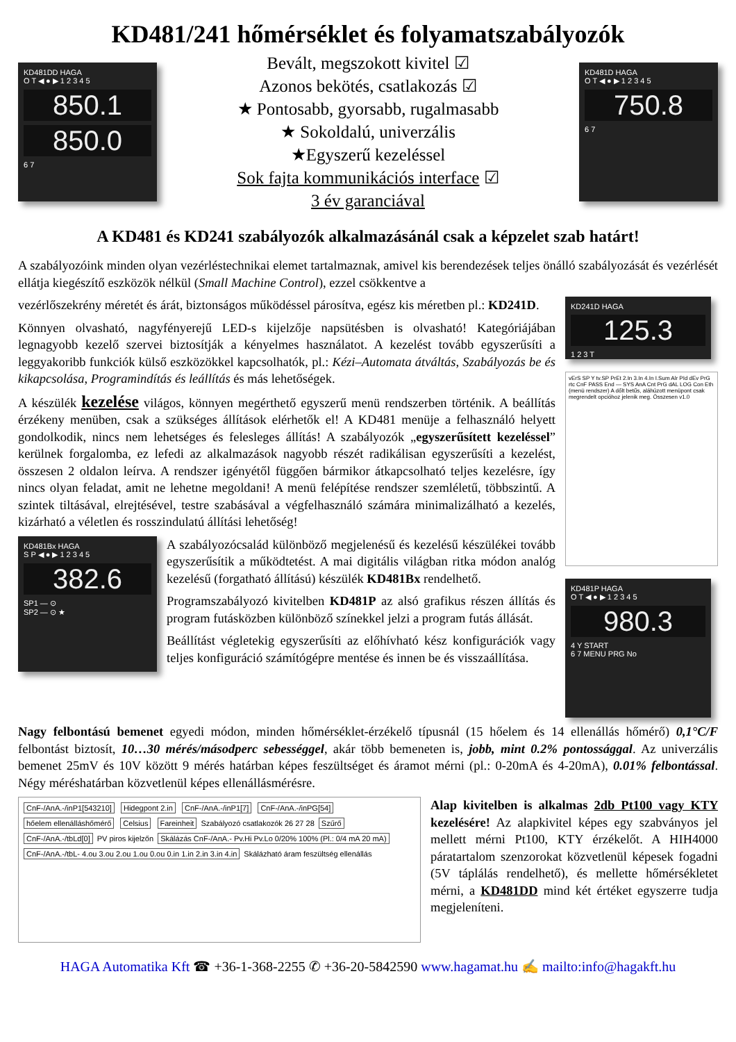KD481/241 hőmérséklet és folyamatszabályozók
KD481DD HAGA
O T ◀ ● ▶ 1 2 3 4 5
850.1
850.0
6 7
Bevált, megszokott kivitel ☑
Azonos bekötés, csatlakozás ☑
★ Pontosabb, gyorsabb, rugalmasabb
★ Sokoldalú, univerzális
★Egyszerű kezeléssel
Sok fajta kommunikációs interface ☑
3 év garanciával
KD481D HAGA
O T ◀ ● ▶ 1 2 3 4 5
750.8
6 7
A KD481 és KD241 szabályozók alkalmazásánál csak a képzelet szab határt!
A szabályozóink minden olyan vezérléstechnikai elemet tartalmaznak, amivel kis berendezések teljes önálló szabályozását és vezérlését ellátja kiegészítő eszközök nélkül (Small Machine Control), ezzel csökkentve a
KD241D HAGA
125.3
1 2 3 T
vErS SP Y tv.SP PrEt 2.In 3.In 4.In I.Sum Alr PId dEv PrG rtc CnF PASS End — SYS AnA Cnt PrG dAL LOG Con Eth (menü rendszer) A dőlt betűs, aláhúzott menüpont csak megrendelt opcióhoz jelenik meg. Összesen v1.0
KD481P HAGA
O T ◀ ● ▶ 1 2 3 4 5
980.3
4 Y START
6 7 MENU PRG No
vezérlőszekrény méretét és árát, biztonságos működéssel párosítva, egész kis méretben pl.: KD241D.
Könnyen olvasható, nagyfényerejű LED-s kijelzője napsütésben is olvasható! Kategóriájában legnagyobb kezelő szervei biztosítják a kényelmes használatot. A kezelést tovább egyszerűsíti a leggyakoribb funkciók külső eszközökkel kapcsolhatók, pl.: Kézi–Automata átváltás, Szabályozás be és kikapcsolása, Programindítás és leállítás és más lehetőségek.
A készülék kezelése világos, könnyen megérthető egyszerű menü rendszerben történik. A beállítás érzékeny menüben, csak a szükséges állítások elérhetők el! A KD481 menüje a felhasználó helyett gondolkodik, nincs nem lehetséges és felesleges állítás! A szabályozók „egyszerűsített kezeléssel” kerülnek forgalomba, ez lefedi az alkalmazások nagyobb részét radikálisan egyszerűsíti a kezelést, összesen 2 oldalon leírva. A rendszer igényétől függően bármikor átkapcsolható teljes kezelésre, így nincs olyan feladat, amit ne lehetne megoldani! A menü felépítése rendszer szemléletű, többszintű. A szintek tiltásával, elrejtésével, testre szabásával a végfelhasználó számára minimalizálható a kezelés, kizárható a véletlen és rosszindulatú állítási lehetőség!
KD481Bx HAGA
S P ◀ ● ▶ 1 2 3 4 5
382.6
SP1 — ⊙
SP2 — ⊙ ★
A szabályozócsalád különböző megjelenésű és kezelésű készülékei tovább egyszerűsítik a működtetést. A mai digitális világban ritka módon analóg kezelésű (forgatható állítású) készülék KD481Bx rendelhető.
Programszabályozó kivitelben KD481P az alsó grafikus részen állítás és program futásközben különböző színekkel jelzi a program futás állását.
Beállítást végletekig egyszerűsíti az előhívható kész konfigurációk vagy teljes konfiguráció számítógépre mentése és innen be és visszaállítása.
Nagy felbontású bemenet egyedi módon, minden hőmérséklet-érzékelő típusnál (15 hőelem és 14 ellenállás hőmérő) 0,1°C/F felbontást biztosít, 10…30 mérés/másodperc sebességgel, akár több bemeneten is, jobb, mint 0.2% pontossággal. Az univerzális bemenet 25mV és 10V között 9 mérés határban képes feszültséget és áramot mérni (pl.: 0-20mA és 4-20mA), 0.01% felbontással. Négy méréshatárban közvetlenül képes ellenállásmérésre.
CnF-/AnA.-/inP1[543210] Hidegpont 2.in CnF-/AnA.-/inP1[7] CnF-/AnA.-/inPG[54] hőelem ellenálláshőmérő Celsius Fareinheit Szabályozó csatlakozók 26 27 28 Szűrő CnF-/AnA.-/tbLd[0] PV piros kijelzőn Skálázás CnF-/AnA.- Pv.Hi Pv.Lo 0/20% 100% (Pl.: 0/4 mA 20 mA) CnF-/AnA.-/tbL- 4.ou 3.ou 2.ou 1.ou 0.ou 0.in 1.in 2.in 3.in 4.in Skálázható áram feszültség ellenállás
Alap kivitelben is alkalmas 2db Pt100 vagy KTY kezelésére! Az alapkivitel képes egy szabványos jel mellett mérni Pt100, KTY érzékelőt. A HIH4000 páratartalom szenzorokat közvetlenül képesek fogadni (5V táplálás rendelhető), és mellette hőmérsékletet mérni, a KD481DD mind két értéket egyszerre tudja megjeleníteni.
HAGA Automatika Kft ☎ +36-1-368-2255 ✆ +36-20-5842590 www.hagamat.hu ✍ mailto:info@hagakft.hu